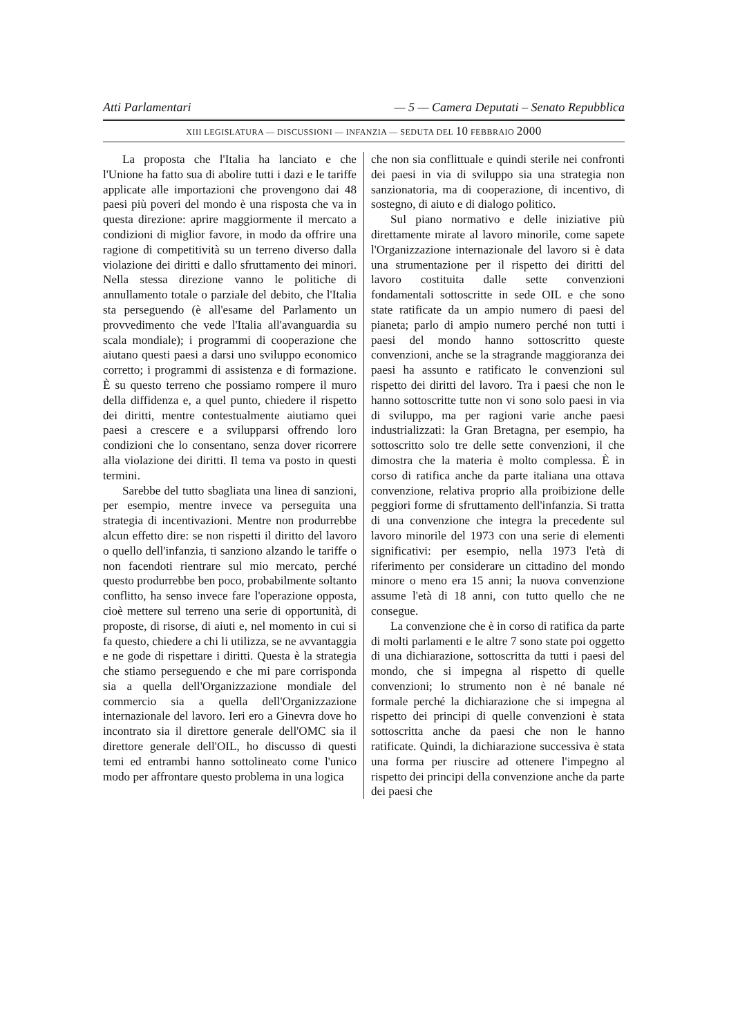Atti Parlamentari — 5 — Camera Deputati – Senato Repubblica
XIII LEGISLATURA — DISCUSSIONI — INFANZIA — SEDUTA DEL 10 FEBBRAIO 2000
La proposta che l'Italia ha lanciato e che l'Unione ha fatto sua di abolire tutti i dazi e le tariffe applicate alle importazioni che provengono dai 48 paesi più poveri del mondo è una risposta che va in questa direzione: aprire maggiormente il mercato a condizioni di miglior favore, in modo da offrire una ragione di competitività su un terreno diverso dalla violazione dei diritti e dallo sfruttamento dei minori. Nella stessa direzione vanno le politiche di annullamento totale o parziale del debito, che l'Italia sta perseguendo (è all'esame del Parlamento un provvedimento che vede l'Italia all'avanguardia su scala mondiale); i programmi di cooperazione che aiutano questi paesi a darsi uno sviluppo economico corretto; i programmi di assistenza e di formazione. È su questo terreno che possiamo rompere il muro della diffidenza e, a quel punto, chiedere il rispetto dei diritti, mentre contestualmente aiutiamo quei paesi a crescere e a svilupparsi offrendo loro condizioni che lo consentano, senza dover ricorrere alla violazione dei diritti. Il tema va posto in questi termini.
Sarebbe del tutto sbagliata una linea di sanzioni, per esempio, mentre invece va perseguita una strategia di incentivazioni. Mentre non produrrebbe alcun effetto dire: se non rispetti il diritto del lavoro o quello dell'infanzia, ti sanziono alzando le tariffe o non facendoti rientrare sul mio mercato, perché questo produrrebbe ben poco, probabilmente soltanto conflitto, ha senso invece fare l'operazione opposta, cioè mettere sul terreno una serie di opportunità, di proposte, di risorse, di aiuti e, nel momento in cui si fa questo, chiedere a chi li utilizza, se ne avvantaggia e ne gode di rispettare i diritti. Questa è la strategia che stiamo perseguendo e che mi pare corrisponda sia a quella dell'Organizzazione mondiale del commercio sia a quella dell'Organizzazione internazionale del lavoro. Ieri ero a Ginevra dove ho incontrato sia il direttore generale dell'OMC sia il direttore generale dell'OIL, ho discusso di questi temi ed entrambi hanno sottolineato come l'unico modo per affrontare questo problema in una logica
che non sia conflittuale e quindi sterile nei confronti dei paesi in via di sviluppo sia una strategia non sanzionatoria, ma di cooperazione, di incentivo, di sostegno, di aiuto e di dialogo politico.
Sul piano normativo e delle iniziative più direttamente mirate al lavoro minorile, come sapete l'Organizzazione internazionale del lavoro si è data una strumentazione per il rispetto dei diritti del lavoro costituita dalle sette convenzioni fondamentali sottoscritte in sede OIL e che sono state ratificate da un ampio numero di paesi del pianeta; parlo di ampio numero perché non tutti i paesi del mondo hanno sottoscritto queste convenzioni, anche se la stragrande maggioranza dei paesi ha assunto e ratificato le convenzioni sul rispetto dei diritti del lavoro. Tra i paesi che non le hanno sottoscritte tutte non vi sono solo paesi in via di sviluppo, ma per ragioni varie anche paesi industrializzati: la Gran Bretagna, per esempio, ha sottoscritto solo tre delle sette convenzioni, il che dimostra che la materia è molto complessa. È in corso di ratifica anche da parte italiana una ottava convenzione, relativa proprio alla proibizione delle peggiori forme di sfruttamento dell'infanzia. Si tratta di una convenzione che integra la precedente sul lavoro minorile del 1973 con una serie di elementi significativi: per esempio, nella 1973 l'età di riferimento per considerare un cittadino del mondo minore o meno era 15 anni; la nuova convenzione assume l'età di 18 anni, con tutto quello che ne consegue.
La convenzione che è in corso di ratifica da parte di molti parlamenti e le altre 7 sono state poi oggetto di una dichiarazione, sottoscritta da tutti i paesi del mondo, che si impegna al rispetto di quelle convenzioni; lo strumento non è né banale né formale perché la dichiarazione che si impegna al rispetto dei principi di quelle convenzioni è stata sottoscritta anche da paesi che non le hanno ratificate. Quindi, la dichiarazione successiva è stata una forma per riuscire ad ottenere l'impegno al rispetto dei principi della convenzione anche da parte dei paesi che